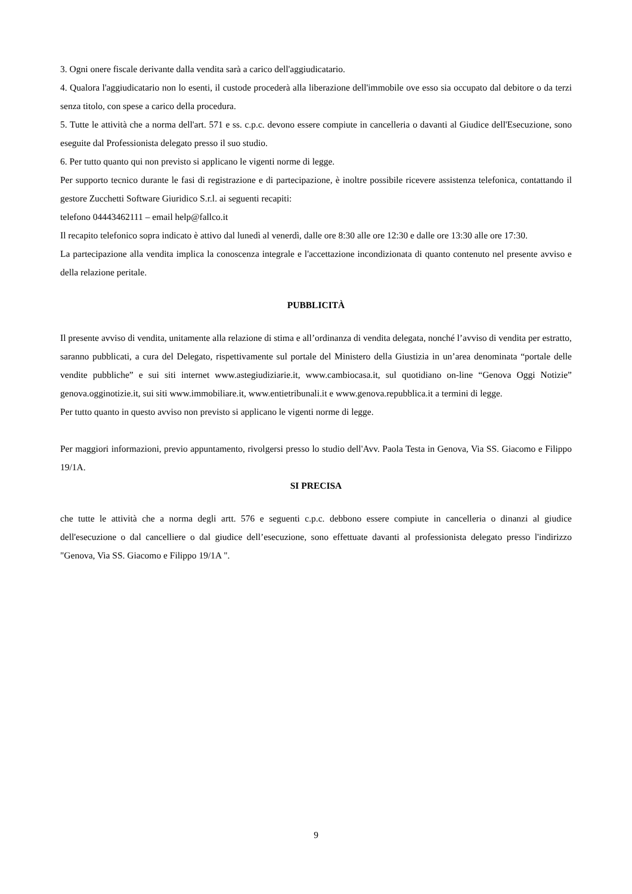3. Ogni onere fiscale derivante dalla vendita sarà a carico dell'aggiudicatario.
4. Qualora l'aggiudicatario non lo esenti, il custode procederà alla liberazione dell'immobile ove esso sia occupato dal debitore o da terzi senza titolo, con spese a carico della procedura.
5. Tutte le attività che a norma dell'art. 571 e ss. c.p.c. devono essere compiute in cancelleria o davanti al Giudice dell'Esecuzione, sono eseguite dal Professionista delegato presso il suo studio.
6. Per tutto quanto qui non previsto si applicano le vigenti norme di legge.
Per supporto tecnico durante le fasi di registrazione e di partecipazione, è inoltre possibile ricevere assistenza telefonica, contattando il gestore Zucchetti Software Giuridico S.r.l. ai seguenti recapiti:
telefono 04443462111 – email help@fallco.it
Il recapito telefonico sopra indicato è attivo dal lunedì al venerdì, dalle ore 8:30 alle ore 12:30 e dalle ore 13:30 alle ore 17:30.
La partecipazione alla vendita implica la conoscenza integrale e l'accettazione incondizionata di quanto contenuto nel presente avviso e della relazione peritale.
PUBBLICITÀ
Il presente avviso di vendita, unitamente alla relazione di stima e all’ordinanza di vendita delegata, nonché l’avviso di vendita per estratto, saranno pubblicati, a cura del Delegato, rispettivamente sul portale del Ministero della Giustizia in un’area denominata “portale delle vendite pubbliche” e sui siti internet www.astegiudiziarie.it, www.cambiocasa.it, sul quotidiano on-line “Genova Oggi Notizie” genova.ogginotizie.it, sui siti www.immobiliare.it, www.entietribunali.it e www.genova.repubblica.it a termini di legge.
Per tutto quanto in questo avviso non previsto si applicano le vigenti norme di legge.
Per maggiori informazioni, previo appuntamento, rivolgersi presso lo studio dell'Avv. Paola Testa in Genova, Via SS. Giacomo e Filippo 19/1A.
SI PRECISA
che tutte le attività che a norma degli artt. 576 e seguenti c.p.c. debbono essere compiute in cancelleria o dinanzi al giudice dell'esecuzione o dal cancelliere o dal giudice dell’esecuzione, sono effettuate davanti al professionista delegato presso l'indirizzo "Genova, Via SS. Giacomo e Filippo 19/1A ".
9